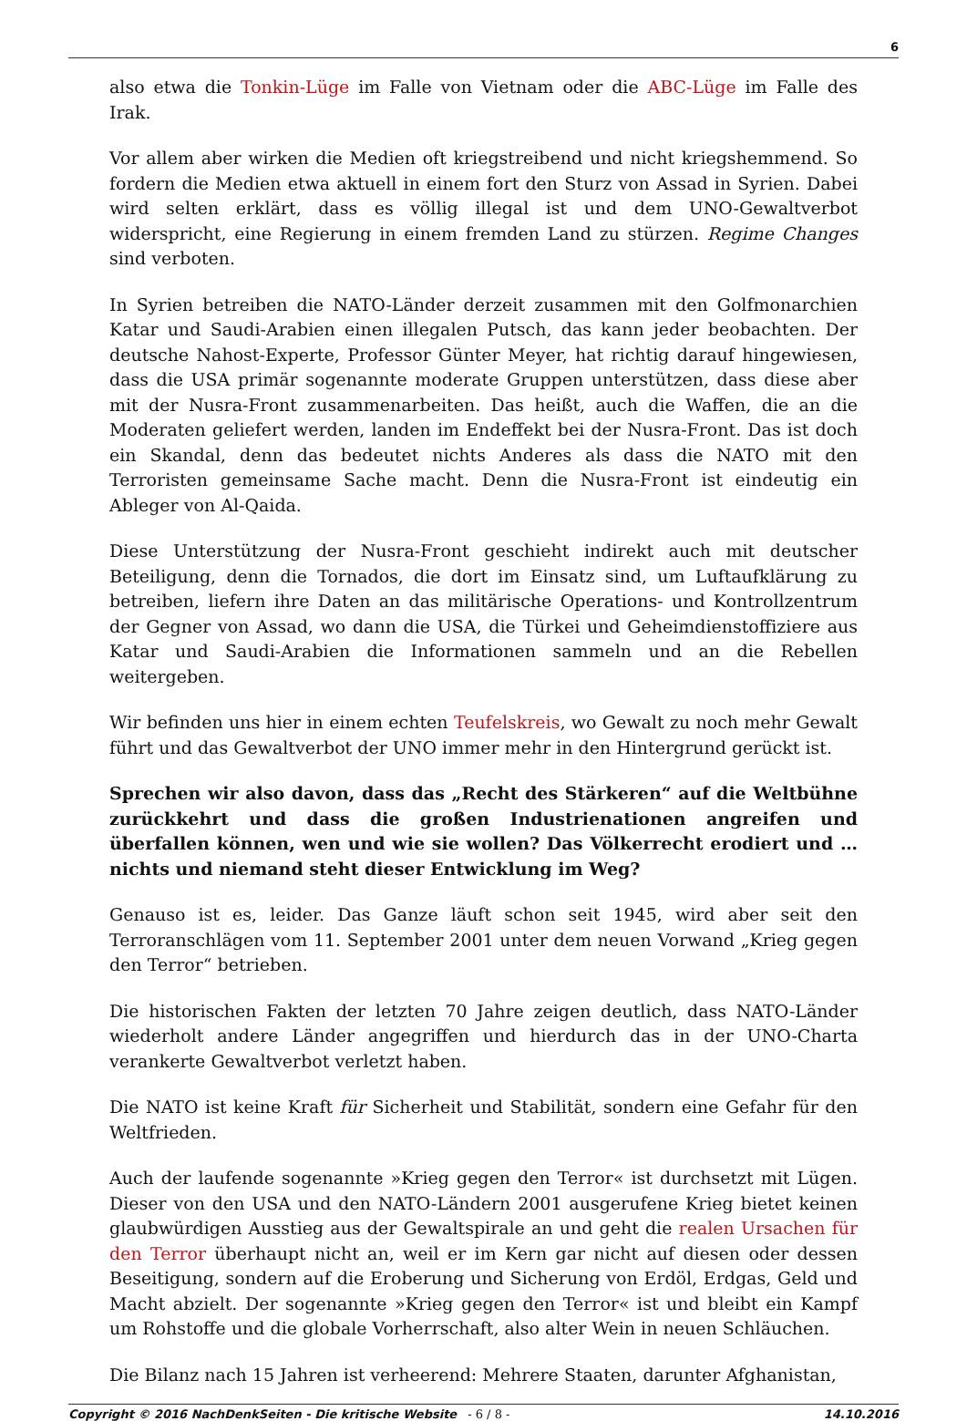6
also etwa die Tonkin-Lüge im Falle von Vietnam oder die ABC-Lüge im Falle des Irak.
Vor allem aber wirken die Medien oft kriegstreibend und nicht kriegshemmend. So fordern die Medien etwa aktuell in einem fort den Sturz von Assad in Syrien. Dabei wird selten erklärt, dass es völlig illegal ist und dem UNO-Gewaltverbot widerspricht, eine Regierung in einem fremden Land zu stürzen. Regime Changes sind verboten.
In Syrien betreiben die NATO-Länder derzeit zusammen mit den Golfmonarchien Katar und Saudi-Arabien einen illegalen Putsch, das kann jeder beobachten. Der deutsche Nahost-Experte, Professor Günter Meyer, hat richtig darauf hingewiesen, dass die USA primär sogenannte moderate Gruppen unterstützen, dass diese aber mit der Nusra-Front zusammenarbeiten. Das heißt, auch die Waffen, die an die Moderaten geliefert werden, landen im Endeffekt bei der Nusra-Front. Das ist doch ein Skandal, denn das bedeutet nichts Anderes als dass die NATO mit den Terroristen gemeinsame Sache macht. Denn die Nusra-Front ist eindeutig ein Ableger von Al-Qaida.
Diese Unterstützung der Nusra-Front geschieht indirekt auch mit deutscher Beteiligung, denn die Tornados, die dort im Einsatz sind, um Luftaufklärung zu betreiben, liefern ihre Daten an das militärische Operations- und Kontrollzentrum der Gegner von Assad, wo dann die USA, die Türkei und Geheimdienstoffiziere aus Katar und Saudi-Arabien die Informationen sammeln und an die Rebellen weitergeben.
Wir befinden uns hier in einem echten Teufelskreis, wo Gewalt zu noch mehr Gewalt führt und das Gewaltverbot der UNO immer mehr in den Hintergrund gerückt ist.
Sprechen wir also davon, dass das „Recht des Stärkeren“ auf die Weltbühne zurückkehrt und dass die großen Industrienationen angreifen und überfallen können, wen und wie sie wollen? Das Völkerrecht erodiert und … nichts und niemand steht dieser Entwicklung im Weg?
Genauso ist es, leider. Das Ganze läuft schon seit 1945, wird aber seit den Terroranschlägen vom 11. September 2001 unter dem neuen Vorwand „Krieg gegen den Terror“ betrieben.
Die historischen Fakten der letzten 70 Jahre zeigen deutlich, dass NATO-Länder wiederholt andere Länder angegriffen und hierdurch das in der UNO-Charta verankerte Gewaltverbot verletzt haben.
Die NATO ist keine Kraft für Sicherheit und Stabilität, sondern eine Gefahr für den Weltfrieden.
Auch der laufende sogenannte »Krieg gegen den Terror« ist durchsetzt mit Lügen. Dieser von den USA und den NATO-Ländern 2001 ausgerufene Krieg bietet keinen glaubwürdigen Ausstieg aus der Gewaltspirale an und geht die realen Ursachen für den Terror überhaupt nicht an, weil er im Kern gar nicht auf diesen oder dessen Beseitigung, sondern auf die Eroberung und Sicherung von Erdöl, Erdgas, Geld und Macht abzielt. Der sogenannte »Krieg gegen den Terror« ist und bleibt ein Kampf um Rohstoffe und die globale Vorherrschaft, also alter Wein in neuen Schläuchen.
Die Bilanz nach 15 Jahren ist verheerend: Mehrere Staaten, darunter Afghanistan,
Copyright © 2016 NachDenkSeiten - Die kritische Website - 6 / 8 - 14.10.2016